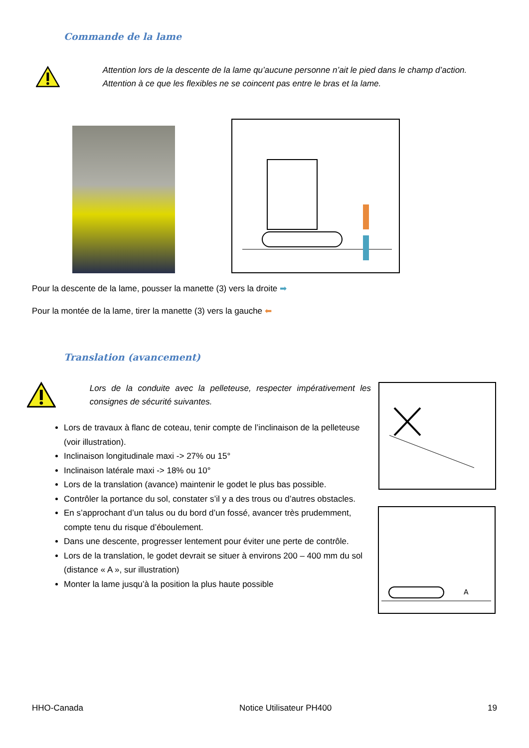Commande de la lame
Attention lors de la descente de la lame qu’aucune personne n’ait le pied dans le champ d’action. Attention à ce que les flexibles ne se coincent pas entre le bras et la lame.
Pour la descente de la lame, pousser la manette (3) vers la droite ➡
Pour la montée de la lame, tirer la manette (3) vers la gauche ⬅
Translation (avancement)
Lors de la conduite avec la pelleteuse, respecter impérativement les consignes de sécurité suivantes.
Lors de travaux à flanc de coteau, tenir compte de l’inclinaison de la pelleteuse (voir illustration).
Inclinaison longitudinale maxi -> 27% ou 15°
Inclinaison latérale maxi -> 18% ou 10°
Lors de la translation (avance) maintenir le godet le plus bas possible.
Contrôler la portance du sol, constater s’il y a des trous ou d’autres obstacles.
En s’approchant d’un talus ou du bord d’un fossé, avancer très prudemment, compte tenu du risque d’éboulement.
Dans une descente, progresser lentement pour éviter une perte de contrôle.
Lors de la translation, le godet devrait se situer à environs 200 – 400 mm du sol (distance « A », sur illustration)
Monter la lame jusqu’à la position la plus haute possible
A
HHO-Canada Notice Utilisateur PH400 19